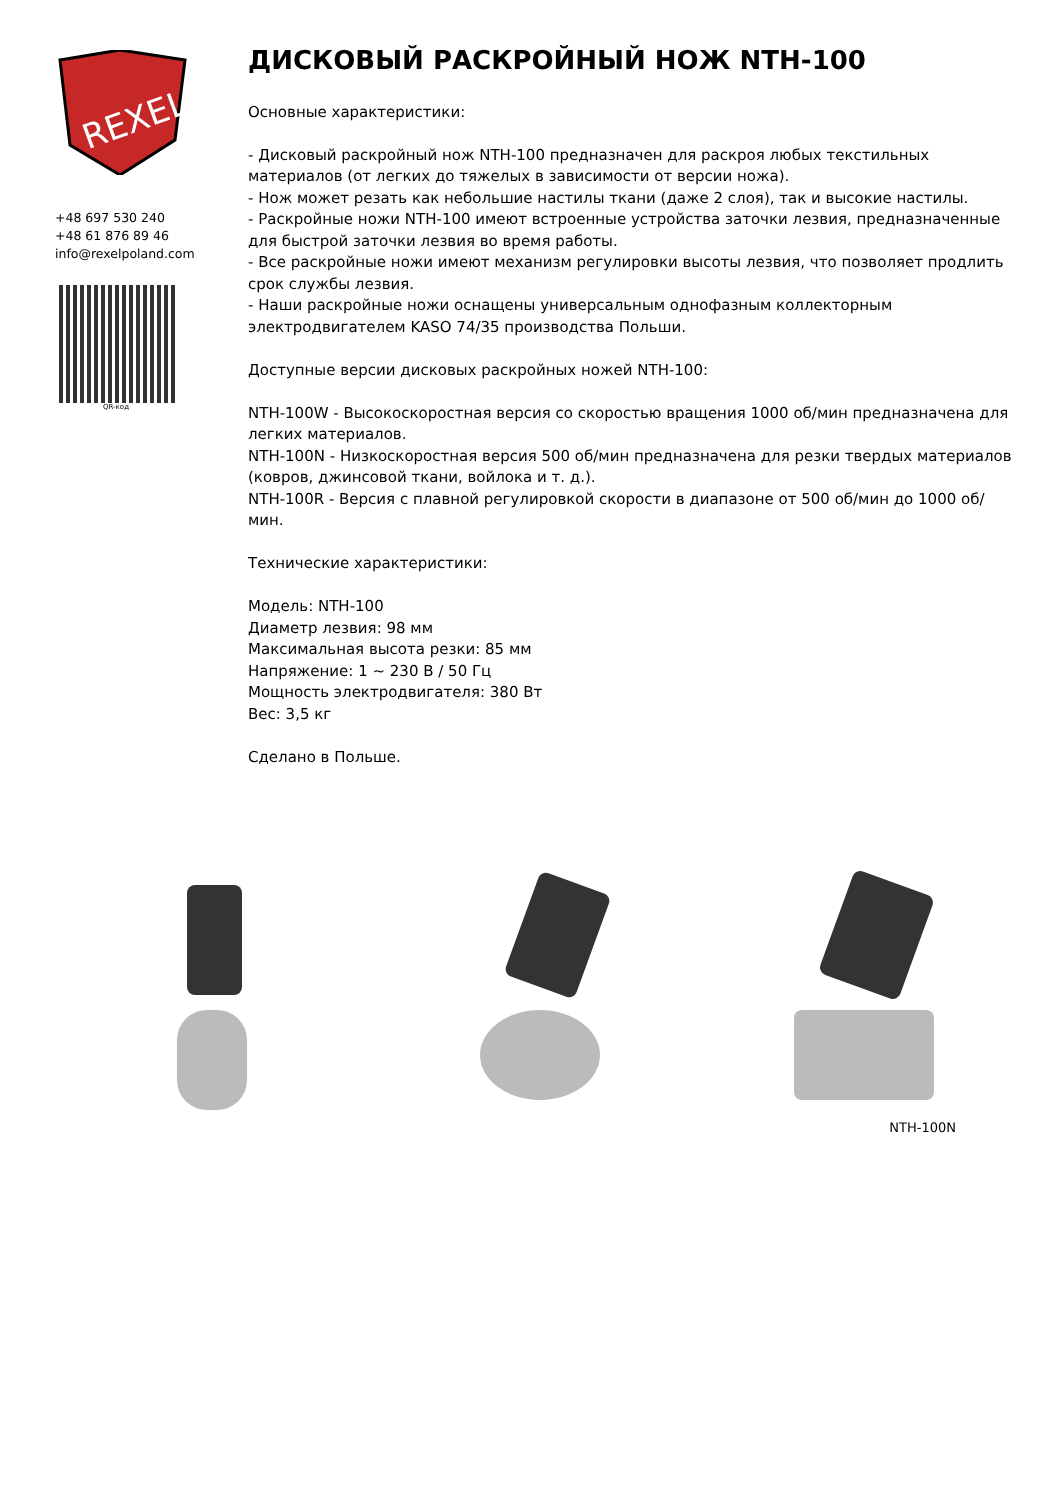REXEL
+48 697 530 240
+48 61 876 89 46
info@rexelpoland.com
QR-код
ДИСКОВЫЙ РАСКРОЙНЫЙ НОЖ NTH-100
Основные характеристики:
- Дисковый раскройный нож NTH-100 предназначен для раскроя любых текстильных материалов (от легких до тяжелых в зависимости от версии ножа).
- Нож может резать как небольшие настилы ткани (даже 2 слоя), так и высокие настилы.
- Раскройные ножи NTH-100 имеют встроенные устройства заточки лезвия, предназначенные для быстрой заточки лезвия во время работы.
- Все раскройные ножи имеют механизм регулировки высоты лезвия, что позволяет продлить срок службы лезвия.
- Наши раскройные ножи оснащены универсальным однофазным коллекторным электродвигателем KASO 74/35 производства Польши.
Доступные версии дисковых раскройных ножей NTH-100:
NTH-100W - Высокоскоростная версия со скоростью вращения 1000 об/мин предназначена для легких материалов.
NTH-100N - Низкоскоростная версия 500 об/мин предназначена для резки твердых материалов (ковров, джинсовой ткани, войлока и т. д.).
NTH-100R - Версия с плавной регулировкой скорости в диапазоне от 500 об/мин до 1000 об/мин.
Технические характеристики:
Модель: NTH-100
Диаметр лезвия: 98 мм
Максимальная высота резки: 85 мм
Напряжение: 1 ~ 230 В / 50 Гц
Мощность электродвигателя: 380 Вт
Вес: 3,5 кг
Сделано в Польше.
NTH-100N